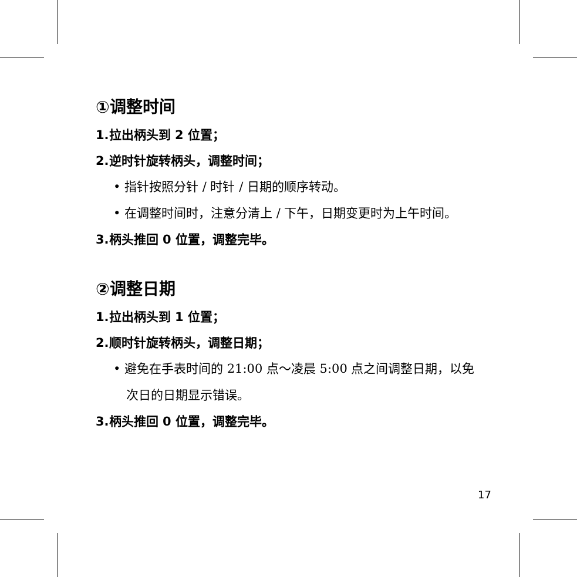①调整时间
1.拉出柄头到 2 位置；
2.逆时针旋转柄头，调整时间；
• 指针按照分针 / 时针 / 日期的顺序转动。
• 在调整时间时，注意分清上 / 下午，日期变更时为上午时间。
3.柄头推回 0 位置，调整完毕。
②调整日期
1.拉出柄头到 1 位置；
2.顺时针旋转柄头，调整日期；
• 避免在手表时间的 21:00 点～凌晨 5:00 点之间调整日期，以免次日的日期显示错误。
3.柄头推回 0 位置，调整完毕。
17